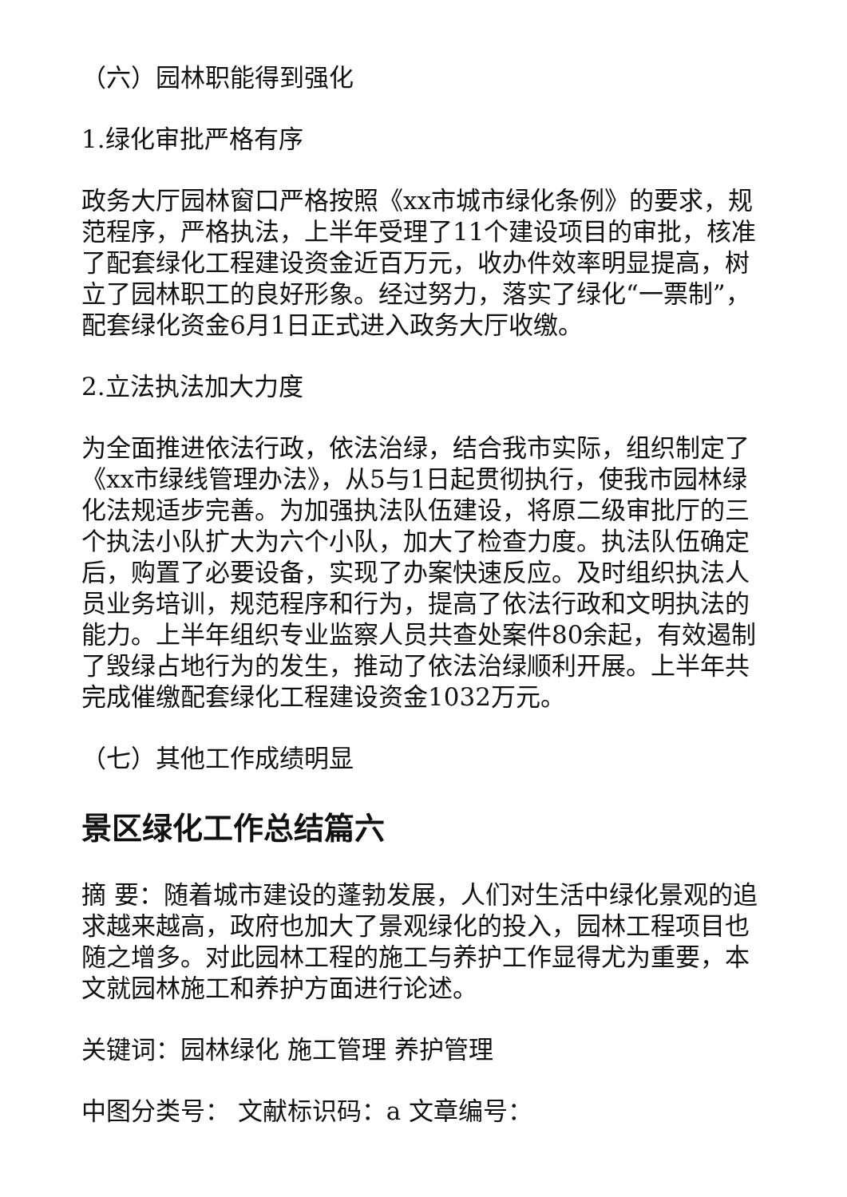（六）园林职能得到强化
1.绿化审批严格有序
政务大厅园林窗口严格按照《xx市城市绿化条例》的要求，规范程序，严格执法，上半年受理了11个建设项目的审批，核准了配套绿化工程建设资金近百万元，收办件效率明显提高，树立了园林职工的良好形象。经过努力，落实了绿化“一票制”，配套绿化资金6月1日正式进入政务大厅收缴。
2.立法执法加大力度
为全面推进依法行政，依法治绿，结合我市实际，组织制定了《xx市绿线管理办法》，从5与1日起贯彻执行，使我市园林绿化法规适步完善。为加强执法队伍建设，将原二级审批厅的三个执法小队扩大为六个小队，加大了检查力度。执法队伍确定后，购置了必要设备，实现了办案快速反应。及时组织执法人员业务培训，规范程序和行为，提高了依法行政和文明执法的能力。上半年组织专业监察人员共查处案件80余起，有效遏制了毁绿占地行为的发生，推动了依法治绿顺利开展。上半年共完成催缴配套绿化工程建设资金1032万元。
（七）其他工作成绩明显
景区绿化工作总结篇六
摘 要：随着城市建设的蓬勃发展，人们对生活中绿化景观的追求越来越高，政府也加大了景观绿化的投入，园林工程项目也随之增多。对此园林工程的施工与养护工作显得尤为重要，本文就园林施工和养护方面进行论述。
关键词：园林绿化 施工管理 养护管理
中图分类号： 文献标识码：a 文章编号：